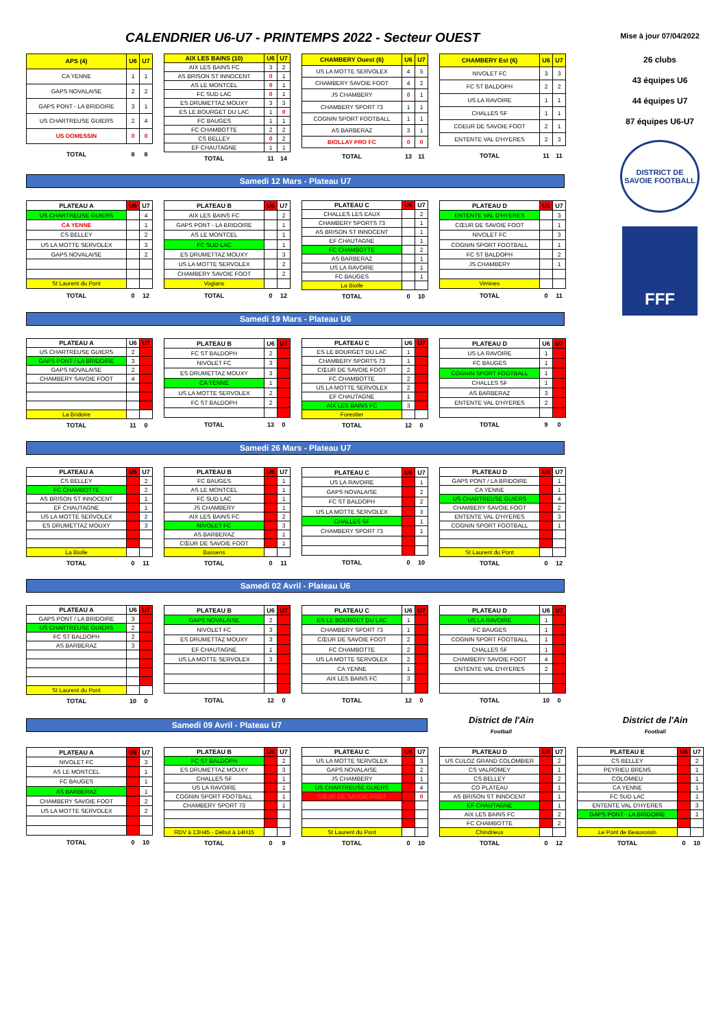CALENDRIER U6-U7 - PRINTEMPS 2022 - Secteur OUEST
| APS (4) | U6 | U7 |
| --- | --- | --- |
| CA YENNE | 1 | 1 |
| GAPS NOVALAISE | 2 | 2 |
| GAPS PONT - LA BRIDOIRE | 3 | 1 |
| US CHARTREUSE GUIERS | 2 | 4 |
| US DOMESSIN | 0 | 0 |
| TOTAL | 8 | 8 |
| AIX LES BAINS (10) | U6 | U7 |
| --- | --- | --- |
| AIX LES BAINS FC | 3 | 2 |
| AS BRISON ST INNOCENT | 0 | 1 |
| AS LE MONTCEL | 0 | 1 |
| FC SUD LAC | 0 | 1 |
| ES DRUMETTAZ MOUXY | 3 | 3 |
| ES LE BOURGET DU LAC | 1 | 0 |
| FC BAUGES | 1 | 1 |
| FC CHAMBOTTE | 2 | 2 |
| CS BELLEY | 0 | 2 |
| EF CHAUTAGNE | 1 | 1 |
| TOTAL | 11 | 14 |
| CHAMBERY Ouest (6) | U6 | U7 |
| --- | --- | --- |
| US LA MOTTE SERVOLEX | 4 | 5 |
| CHAMBERY SAVOIE FOOT | 4 | 2 |
| JS CHAMBERY | 0 | 1 |
| CHAMBERY SPORT 73 | 1 | 1 |
| COGNIN SPORT FOOTBALL | 1 | 1 |
| AS BARBERAZ | 3 | 1 |
| BIOLLAY PRO FC | 0 | 0 |
| TOTAL | 13 | 11 |
| CHAMBERY Est (6) | U6 | U7 |
| --- | --- | --- |
| NIVOLET FC | 3 | 3 |
| FC ST BALDOPH | 2 | 2 |
| US LA RAVOIRE | 1 | 1 |
| CHALLES SF | 1 | 1 |
| COEUR DE SAVOIE FOOT | 2 | 1 |
| ENTENTE VAL D'HYERES | 2 | 3 |
| TOTAL | 11 | 11 |
Samedi 12 Mars - Plateau U7
| PLATEAU A | U6 | U7 |
| --- | --- | --- |
| US CHARTREUSE GUIERS | | 4 |
| CA YENNE | | 1 |
| CS BELLEY | | 2 |
| US LA MOTTE SERVOLEX | | 3 |
| GAPS NOVALAISE | | 2 |
| St Laurent du Pont | | |
| TOTAL | 0 | 12 |
| PLATEAU B | U6 | U7 |
| --- | --- | --- |
| AIX LES BAINS FC | | 2 |
| GAPS PONT - LA BRIDOIRE | | 1 |
| AS LE MONTCEL | | 1 |
| FC SUD LAC | | 1 |
| ES DRUMETTAZ MOUXY | | 3 |
| US LA MOTTE SERVOLEX | | 2 |
| CHAMBERY SAVOIE FOOT | | 2 |
| Voglans | | |
| TOTAL | 0 | 12 |
| PLATEAU C | U6 | U7 |
| --- | --- | --- |
| CHALLES LES EAUX | | 2 |
| CHAMBERY SPORTS 73 | | 1 |
| AS BRISON ST INNOCENT | | 1 |
| EF CHAUTAGNE | | 1 |
| FC CHAMBOTTE | | 2 |
| AS BARBERAZ | | 1 |
| US LA RAVOIRE | | 1 |
| FC BAUGES | | 1 |
| La Biolle | | |
| TOTAL | 0 | 10 |
| PLATEAU D | U6 | U7 |
| --- | --- | --- |
| ENTENTE VAL D'HYERES | | 3 |
| CŒUR DE SAVOIE FOOT | | 1 |
| NIVOLET FC | | 3 |
| COGNIN SPORT FOOTBALL | | 1 |
| FC ST BALDOPH | | 2 |
| JS CHAMBERY | | 1 |
| Vimines | | |
| TOTAL | 0 | 11 |
Samedi 19 Mars - Plateau U6
| PLATEAU A | U6 | U7 |
| --- | --- | --- |
| US CHARTREUSE GUIERS | 2 | |
| GAPS PONT / LA BRIDOIRE | 3 | |
| GAPS NOVALAISE | 2 | |
| CHAMBERY SAVOIE FOOT | 4 | |
| La Bridoire | | |
| TOTAL | 11 | 0 |
| PLATEAU B | U6 | U7 |
| --- | --- | --- |
| FC ST BALDOPH | 2 | |
| NIVOLET FC | 3 | |
| ES DRUMETTAZ MOUXY | 3 | |
| CA YENNE | 1 | |
| US LA MOTTE SERVOLEX | 2 | |
| FC ST BALDOPH | 2 | |
| TOTAL | 13 | 0 |
| PLATEAU C | U6 | U7 |
| --- | --- | --- |
| ES LE BOURGET DU LAC | 1 | |
| CHAMBERY SPORTS 73 | 1 | |
| CŒUR DE SAVOIE FOOT | 2 | |
| FC CHAMBOTTE | 2 | |
| US LA MOTTE SERVOLEX | 2 | |
| EF CHAUTAGNE | 1 | |
| AIX LES BAINS FC | 3 | |
| Forestier | | |
| TOTAL | 12 | 0 |
| PLATEAU D | U6 | U7 |
| --- | --- | --- |
| US LA RAVOIRE | 1 | |
| FC BAUGES | 1 | |
| COGNIN SPORT FOOTBALL | 1 | |
| CHALLES SF | 1 | |
| AS BARBERAZ | 3 | |
| ENTENTE VAL D'HYERES | 2 | |
| TOTAL | 9 | 0 |
Samedi 26 Mars - Plateau U7
| PLATEAU A | U6 | U7 |
| --- | --- | --- |
| CS BELLEY | | 2 |
| FC CHAMBOTTE | | 2 |
| AS BRISON ST INNOCENT | | 1 |
| EF CHAUTAGNE | | 1 |
| US LA MOTTE SERVOLEX | | 2 |
| ES DRUMETTAZ MOUXY | | 3 |
| La Biolle | | |
| TOTAL | 0 | 11 |
| PLATEAU B | U6 | U7 |
| --- | --- | --- |
| FC BAUGES | | 1 |
| AS LE MONTCEL | | 1 |
| FC SUD LAC | | 1 |
| JS CHAMBERY | | 1 |
| AIX LES BAINS FC | | 2 |
| NIVOLET FC | | 3 |
| AS BARBERAZ | | 1 |
| CŒUR DE SAVOIE FOOT | | 1 |
| Bassens | | |
| TOTAL | 0 | 11 |
| PLATEAU C | U6 | U7 |
| --- | --- | --- |
| US LA RAVOIRE | | 1 |
| GAPS NOVALAISE | | 2 |
| FC ST BALDOPH | | 2 |
| US LA MOTTE SERVOLEX | | 3 |
| CHALLES SF | | 1 |
| CHAMBERY SPORT 73 | | 1 |
| TOTAL | 0 | 10 |
| PLATEAU D | U6 | U7 |
| --- | --- | --- |
| GAPS PONT / LA BRIDOIRE | | 1 |
| CA YENNE | | 1 |
| US CHARTREUSE GUIERS | | 4 |
| CHAMBERY SAVOIE FOOT | | 2 |
| ENTENTE VAL D'HYERES | | 3 |
| COGNIN SPORT FOOTBALL | | 1 |
| St Laurent du Pont | | |
| TOTAL | 0 | 12 |
Samedi 02 Avril - Plateau U6
| PLATEAU A | U6 | U7 |
| --- | --- | --- |
| GAPS PONT / LA BRIDOIRE | 3 | |
| US CHARTREUSE GUIERS | 2 | |
| FC ST BALDOPH | 2 | |
| AS BARBERAZ | 3 | |
| St Laurent du Pont | | |
| TOTAL | 10 | 0 |
| PLATEAU B | U6 | U7 |
| --- | --- | --- |
| GAPS NOVALAISE | 2 | |
| NIVOLET FC | 3 | |
| ES DRUMETTAZ MOUXY | 3 | |
| EF CHAUTAGNE | 1 | |
| US LA MOTTE SERVOLEX | 3 | |
| TOTAL | 12 | 0 |
| PLATEAU C | U6 | U7 |
| --- | --- | --- |
| ES LE BOURGET DU LAC | 1 | |
| CHAMBERY SPORT 73 | 1 | |
| CŒUR DE SAVOIE FOOT | 2 | |
| FC CHAMBOTTE | 2 | |
| US LA MOTTE SERVOLEX | 2 | |
| CA YENNE | 1 | |
| AIX LES BAINS FC | 3 | |
| TOTAL | 12 | 0 |
| PLATEAU D | U6 | U7 |
| --- | --- | --- |
| US LA RAVOIRE | 1 | |
| FC BAUGES | 1 | |
| COGNIN SPORT FOOTBALL | 1 | |
| CHALLES SF | 1 | |
| CHAMBERY SAVOIE FOOT | 4 | |
| ENTENTE VAL D'HYERES | 2 | |
| TOTAL | 10 | 0 |
Mise à jour 07/04/2022
26 clubs
43 équipes U6
44 équipes U7
87 équipes U6-U7
DISTRICT DE SAVOIE FOOTBALL
FFF
Samedi 09 Avril - Plateau U7
District de l'Ain
Football
District de l'Ain
Football
| PLATEAU A | U6 | U7 |
| --- | --- | --- |
| NIVOLET FC | | 3 |
| AS LE MONTCEL | | 1 |
| FC BAUGES | | 1 |
| AS BARBERAZ | | 1 |
| CHAMBERY SAVOIE FOOT | | 2 |
| US LA MOTTE SERVOLEX | | 2 |
| TOTAL | 0 | 10 |
| PLATEAU B | U6 | U7 |
| --- | --- | --- |
| FC ST BALDOPH | | 2 |
| ES DRUMETTAZ MOUXY | | 3 |
| CHALLES SF | | 1 |
| US LA RAVOIRE | | 1 |
| COGNIN SPORT FOOTBALL | | 1 |
| CHAMBERY SPORT 73 | | 1 |
| RDV à 13H45 - Début à 14H15 | | |
| TOTAL | 0 | 9 |
| PLATEAU C | U6 | U7 |
| --- | --- | --- |
| US LA MOTTE SERVOLEX | | 3 |
| GAPS NOVALAISE | | 2 |
| JS CHAMBERY | | 1 |
| US CHARTREUSE GUIERS | | 4 |
| CŒUR DE SAVOIE FOOT | | 0 |
| St Laurent du Pont | | |
| TOTAL | 0 | 10 |
| PLATEAU D | U6 | U7 |
| --- | --- | --- |
| US CULOZ GRAND COLOMBIER | | 2 |
| CS VALROMEY | | 1 |
| CS BELLEY | | 2 |
| CO PLATEAU | | 1 |
| AS BRISON ST INNOCENT | | 1 |
| EF CHAUTAGNE | | 1 |
| AIX LES BAINS FC | | 2 |
| FC CHAMBOTTE | | 2 |
| Chindrieux | | |
| TOTAL | 0 | 12 |
| PLATEAU E | U6 | U7 |
| --- | --- | --- |
| CS BELLEY | | 2 |
| PEYRIEU BRENS | | 1 |
| COLOMIEU | | 1 |
| CA YENNE | | 1 |
| FC SUD LAC | | 1 |
| ENTENTE VAL D'HYERES | | 3 |
| GAPS PONT - LA BRIDOIRE | | 1 |
| Le Pont de Beauvoisin | | |
| TOTAL | 0 | 10 |